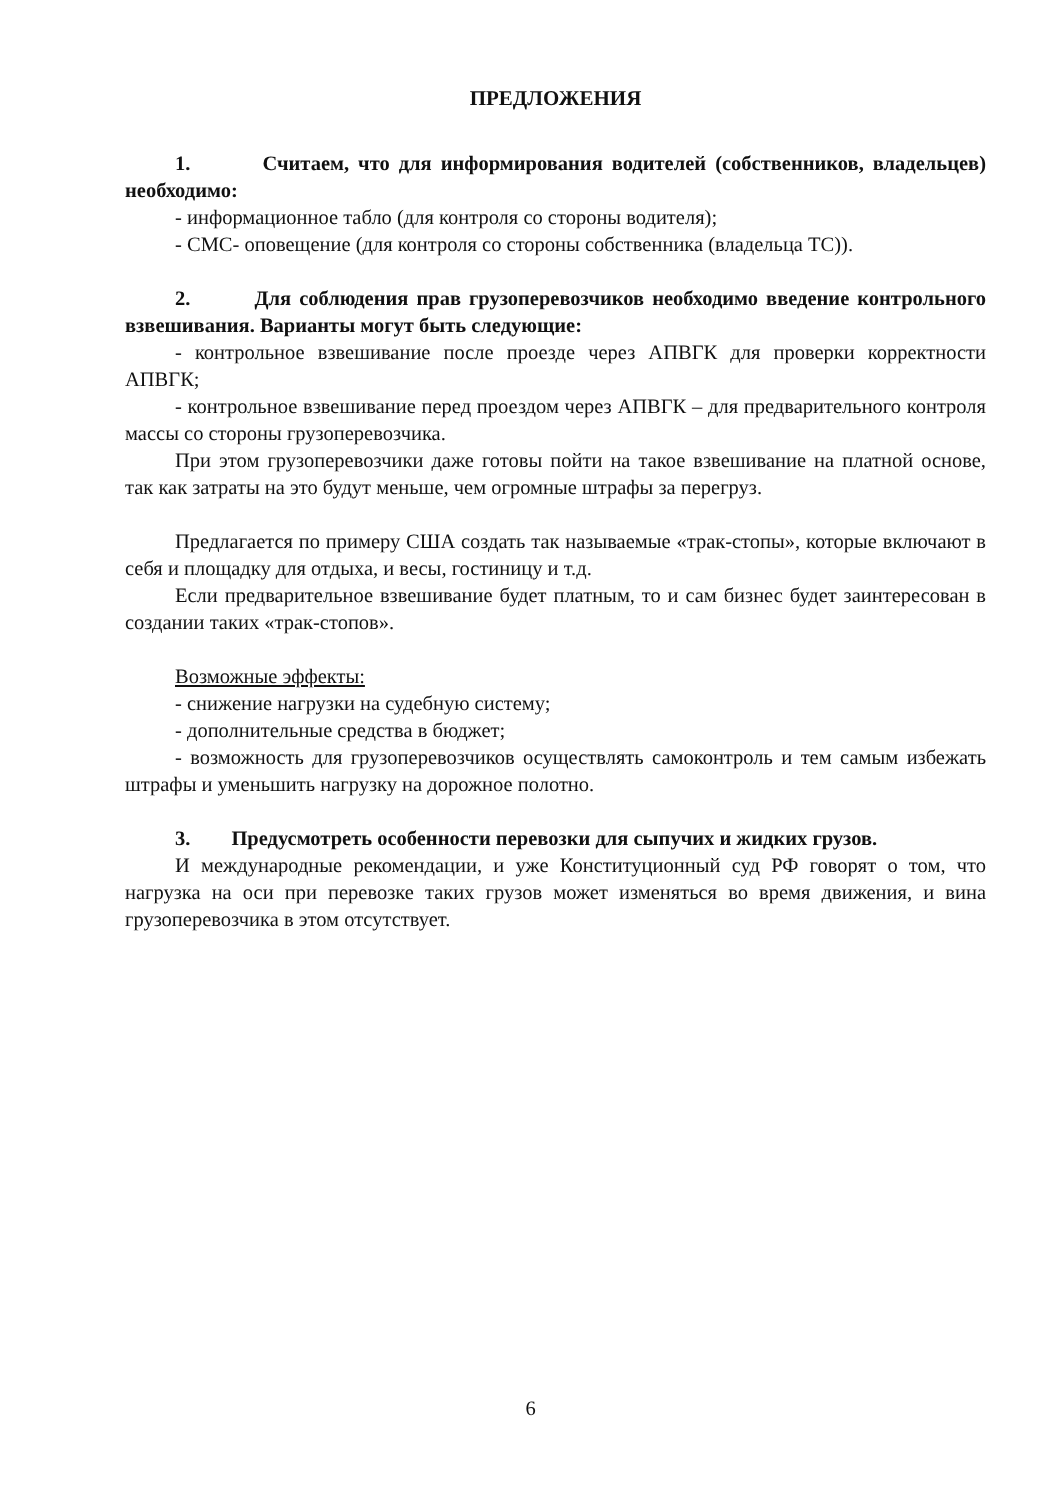ПРЕДЛОЖЕНИЯ
1. Считаем, что для информирования водителей (собственников, владельцев) необходимо:
- информационное табло (для контроля со стороны водителя);
- СМС- оповещение (для контроля со стороны собственника (владельца ТС)).
2. Для соблюдения прав грузоперевозчиков необходимо введение контрольного взвешивания. Варианты могут быть следующие:
- контрольное взвешивание после проезде через АПВГК для проверки корректности АПВГК;
- контрольное взвешивание перед проездом через АПВГК – для предварительного контроля массы со стороны грузоперевозчика.
При этом грузоперевозчики даже готовы пойти на такое взвешивание на платной основе, так как затраты на это будут меньше, чем огромные штрафы за перегруз.
Предлагается по примеру США создать так называемые «трак-стопы», которые включают в себя и площадку для отдыха, и весы, гостиницу и т.д.
Если предварительное взвешивание будет платным, то и сам бизнес будет заинтересован в создании таких «трак-стопов».
Возможные эффекты:
- снижение нагрузки на судебную систему;
- дополнительные средства в бюджет;
- возможность для грузоперевозчиков осуществлять самоконтроль и тем самым избежать штрафы и уменьшить нагрузку на дорожное полотно.
3. Предусмотреть особенности перевозки для сыпучих и жидких грузов.
И международные рекомендации, и уже Конституционный суд РФ говорят о том, что нагрузка на оси при перевозке таких грузов может изменяться во время движения, и вина грузоперевозчика в этом отсутствует.
6